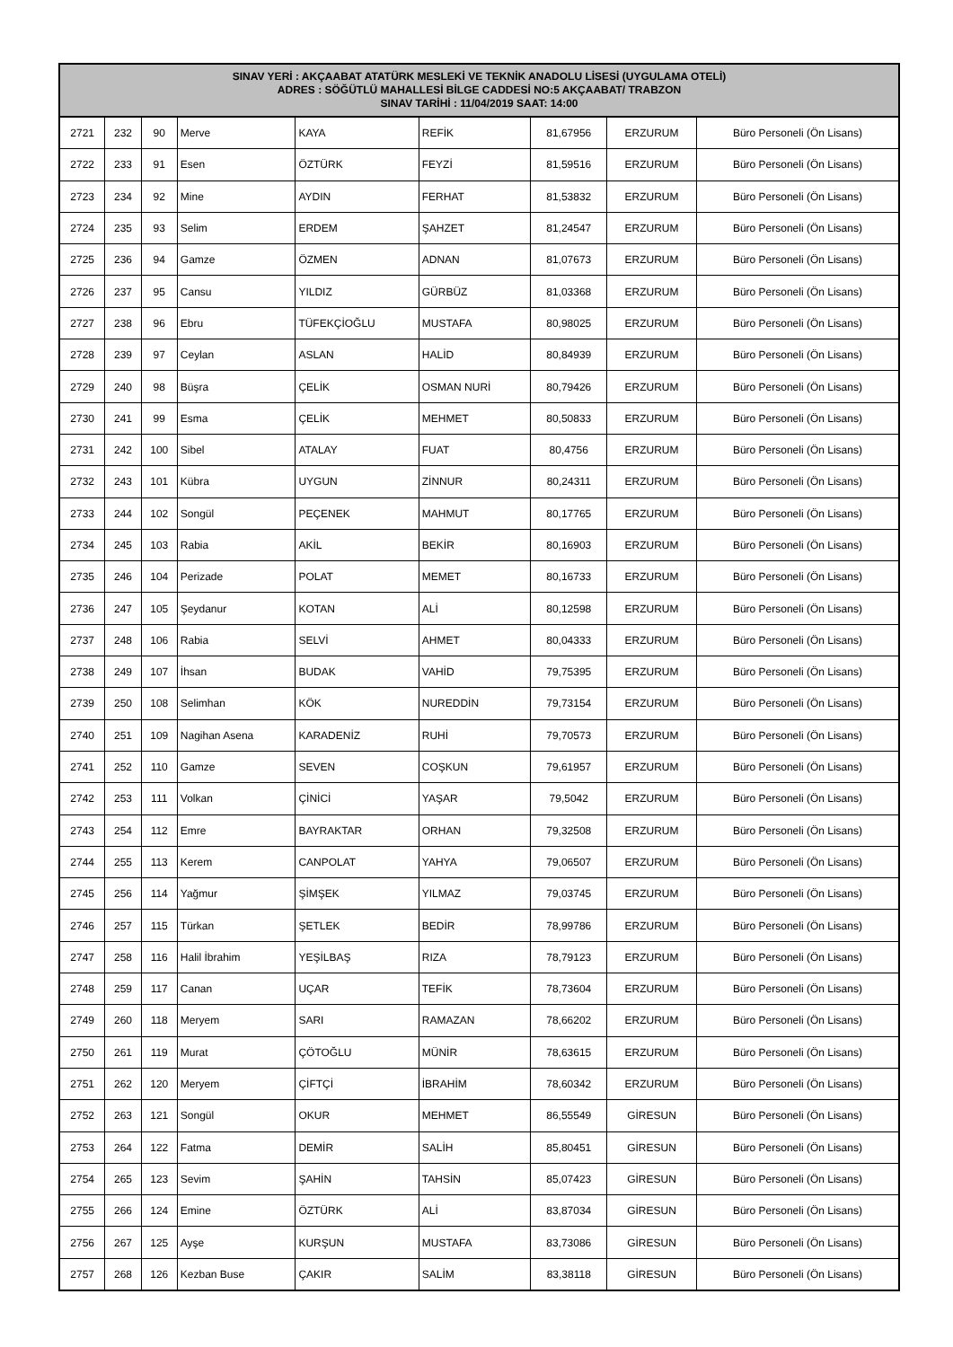| SINAV YERİ : AKÇAABAT ATATÜRK MESLEKİ VE TEKNİK ANADOLU LİSESİ (UYGULAMA OTELİ) ADRES : SÖĞÜTLÜ MAHALLESİ BİLGE CADDESİ NO:5 AKÇAABAT/ TRABZON SINAV TARİHİ : 11/04/2019 SAAT: 14:00 | | | | | | | | |
| --- | --- | --- | --- | --- | --- | --- | --- | --- |
| 2721 | 232 | 90 | Merve | KAYA | REFİK | 81,67956 | ERZURUM | Büro Personeli (Ön Lisans) |
| 2722 | 233 | 91 | Esen | ÖZTÜRK | FEYZİ | 81,59516 | ERZURUM | Büro Personeli (Ön Lisans) |
| 2723 | 234 | 92 | Mine | AYDIN | FERHAT | 81,53832 | ERZURUM | Büro Personeli (Ön Lisans) |
| 2724 | 235 | 93 | Selim | ERDEM | ŞAHZET | 81,24547 | ERZURUM | Büro Personeli (Ön Lisans) |
| 2725 | 236 | 94 | Gamze | ÖZMEN | ADNAN | 81,07673 | ERZURUM | Büro Personeli (Ön Lisans) |
| 2726 | 237 | 95 | Cansu | YILDIZ | GÜRBÜZ | 81,03368 | ERZURUM | Büro Personeli (Ön Lisans) |
| 2727 | 238 | 96 | Ebru | TÜFEKÇİOĞLU | MUSTAFA | 80,98025 | ERZURUM | Büro Personeli (Ön Lisans) |
| 2728 | 239 | 97 | Ceylan | ASLAN | HALİD | 80,84939 | ERZURUM | Büro Personeli (Ön Lisans) |
| 2729 | 240 | 98 | Büşra | ÇELİK | OSMAN NURİ | 80,79426 | ERZURUM | Büro Personeli (Ön Lisans) |
| 2730 | 241 | 99 | Esma | ÇELİK | MEHMET | 80,50833 | ERZURUM | Büro Personeli (Ön Lisans) |
| 2731 | 242 | 100 | Sibel | ATALAY | FUAT | 80,4756 | ERZURUM | Büro Personeli (Ön Lisans) |
| 2732 | 243 | 101 | Kübra | UYGUN | ZİNNUR | 80,24311 | ERZURUM | Büro Personeli (Ön Lisans) |
| 2733 | 244 | 102 | Songül | PEÇENEK | MAHMUT | 80,17765 | ERZURUM | Büro Personeli (Ön Lisans) |
| 2734 | 245 | 103 | Rabia | AKİL | BEKİR | 80,16903 | ERZURUM | Büro Personeli (Ön Lisans) |
| 2735 | 246 | 104 | Perizade | POLAT | MEMET | 80,16733 | ERZURUM | Büro Personeli (Ön Lisans) |
| 2736 | 247 | 105 | Şeydanur | KOTAN | ALİ | 80,12598 | ERZURUM | Büro Personeli (Ön Lisans) |
| 2737 | 248 | 106 | Rabia | SELVİ | AHMET | 80,04333 | ERZURUM | Büro Personeli (Ön Lisans) |
| 2738 | 249 | 107 | İhsan | BUDAK | VAHİD | 79,75395 | ERZURUM | Büro Personeli (Ön Lisans) |
| 2739 | 250 | 108 | Selimhan | KÖK | NUREDDİN | 79,73154 | ERZURUM | Büro Personeli (Ön Lisans) |
| 2740 | 251 | 109 | Nagihan Asena | KARADENİZ | RUHİ | 79,70573 | ERZURUM | Büro Personeli (Ön Lisans) |
| 2741 | 252 | 110 | Gamze | SEVEN | COŞKUN | 79,61957 | ERZURUM | Büro Personeli (Ön Lisans) |
| 2742 | 253 | 111 | Volkan | ÇİNİCİ | YAŞAR | 79,5042 | ERZURUM | Büro Personeli (Ön Lisans) |
| 2743 | 254 | 112 | Emre | BAYRAKTAR | ORHAN | 79,32508 | ERZURUM | Büro Personeli (Ön Lisans) |
| 2744 | 255 | 113 | Kerem | CANPOLAT | YAHYA | 79,06507 | ERZURUM | Büro Personeli (Ön Lisans) |
| 2745 | 256 | 114 | Yağmur | ŞİMŞEK | YILMAZ | 79,03745 | ERZURUM | Büro Personeli (Ön Lisans) |
| 2746 | 257 | 115 | Türkan | ŞETLEK | BEDİR | 78,99786 | ERZURUM | Büro Personeli (Ön Lisans) |
| 2747 | 258 | 116 | Halil İbrahim | YEŞİLBAŞ | RIZA | 78,79123 | ERZURUM | Büro Personeli (Ön Lisans) |
| 2748 | 259 | 117 | Canan | UÇAR | TEFİK | 78,73604 | ERZURUM | Büro Personeli (Ön Lisans) |
| 2749 | 260 | 118 | Meryem | SARI | RAMAZAN | 78,66202 | ERZURUM | Büro Personeli (Ön Lisans) |
| 2750 | 261 | 119 | Murat | ÇÖTOĞLU | MÜNİR | 78,63615 | ERZURUM | Büro Personeli (Ön Lisans) |
| 2751 | 262 | 120 | Meryem | ÇİFTÇİ | İBRAHİM | 78,60342 | ERZURUM | Büro Personeli (Ön Lisans) |
| 2752 | 263 | 121 | Songül | OKUR | MEHMET | 86,55549 | GİRESUN | Büro Personeli (Ön Lisans) |
| 2753 | 264 | 122 | Fatma | DEMİR | SALİH | 85,80451 | GİRESUN | Büro Personeli (Ön Lisans) |
| 2754 | 265 | 123 | Sevim | ŞAHİN | TAHSİN | 85,07423 | GİRESUN | Büro Personeli (Ön Lisans) |
| 2755 | 266 | 124 | Emine | ÖZTÜRK | ALİ | 83,87034 | GİRESUN | Büro Personeli (Ön Lisans) |
| 2756 | 267 | 125 | Ayşe | KURŞUN | MUSTAFA | 83,73086 | GİRESUN | Büro Personeli (Ön Lisans) |
| 2757 | 268 | 126 | Kezban Buse | ÇAKIR | SALİM | 83,38118 | GİRESUN | Büro Personeli (Ön Lisans) |